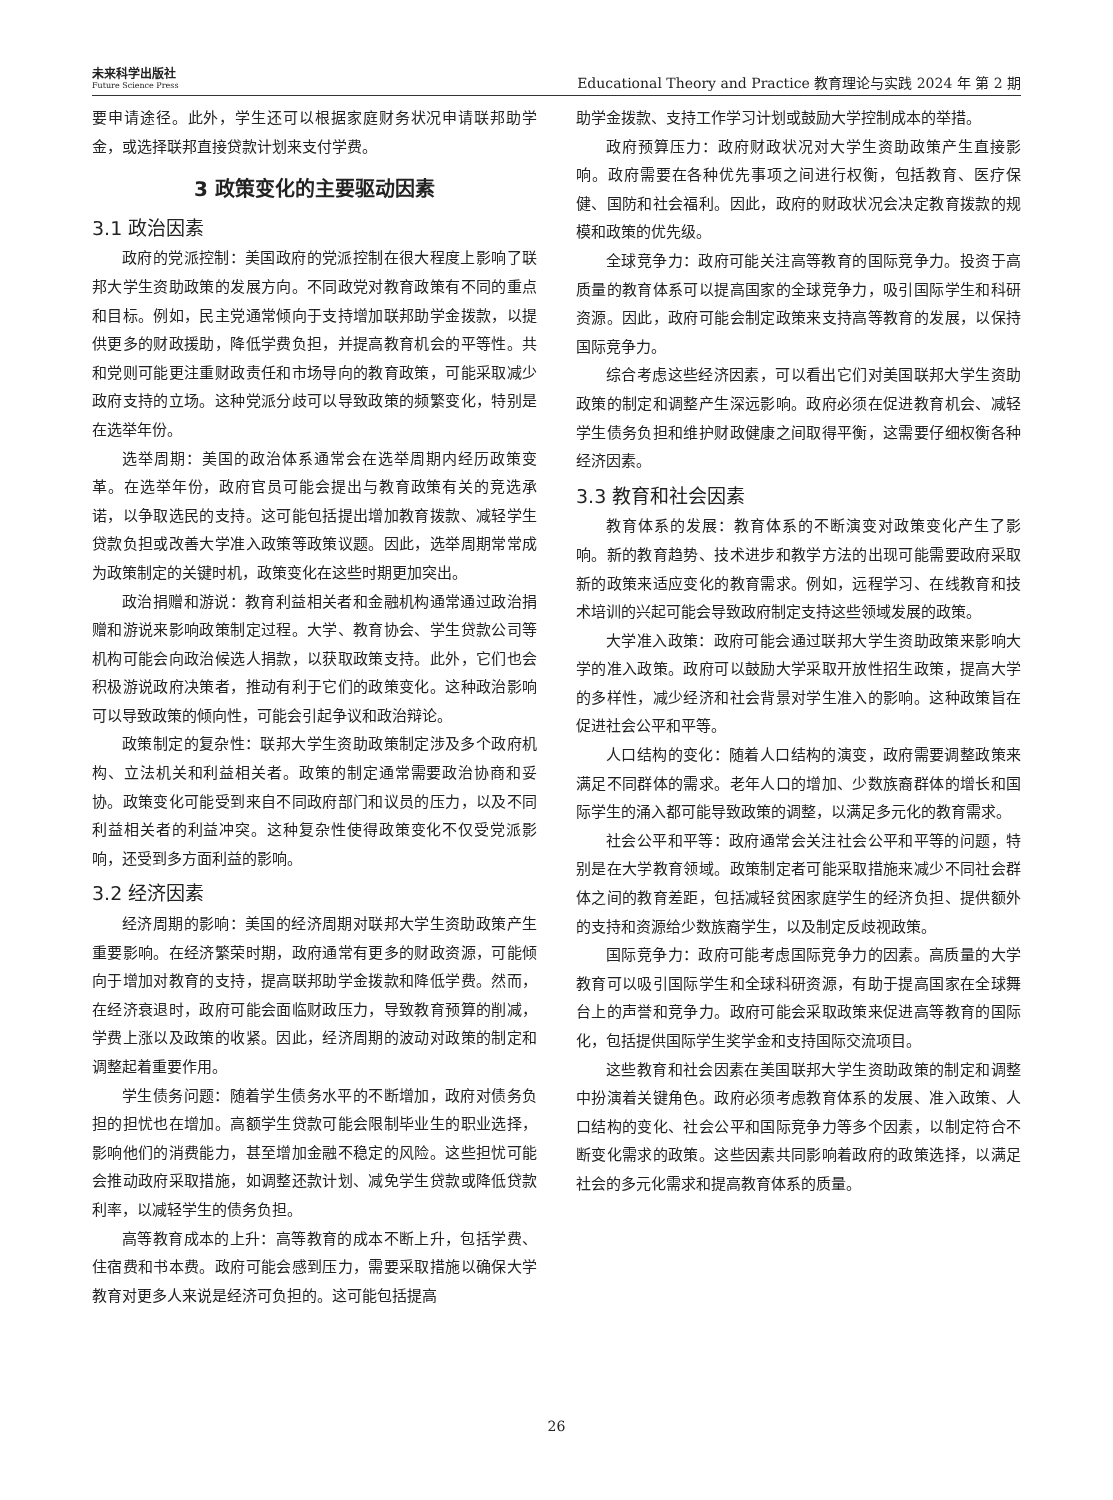未来科学出版社
Future Science Press
Educational Theory and Practice 教育理论与实践 2024 年 第 2 期
要申请途径。此外，学生还可以根据家庭财务状况申请联邦助学金，或选择联邦直接贷款计划来支付学费。
3 政策变化的主要驱动因素
3.1 政治因素
政府的党派控制：美国政府的党派控制在很大程度上影响了联邦大学生资助政策的发展方向。不同政党对教育政策有不同的重点和目标。例如，民主党通常倾向于支持增加联邦助学金拨款，以提供更多的财政援助，降低学费负担，并提高教育机会的平等性。共和党则可能更注重财政责任和市场导向的教育政策，可能采取减少政府支持的立场。这种党派分歧可以导致政策的频繁变化，特别是在选举年份。
选举周期：美国的政治体系通常会在选举周期内经历政策变革。在选举年份，政府官员可能会提出与教育政策有关的竞选承诺，以争取选民的支持。这可能包括提出增加教育拨款、减轻学生贷款负担或改善大学准入政策等政策议题。因此，选举周期常常成为政策制定的关键时机，政策变化在这些时期更加突出。
政治捐赠和游说：教育利益相关者和金融机构通常通过政治捐赠和游说来影响政策制定过程。大学、教育协会、学生贷款公司等机构可能会向政治候选人捐款，以获取政策支持。此外，它们也会积极游说政府决策者，推动有利于它们的政策变化。这种政治影响可以导致政策的倾向性，可能会引起争议和政治辩论。
政策制定的复杂性：联邦大学生资助政策制定涉及多个政府机构、立法机关和利益相关者。政策的制定通常需要政治协商和妥协。政策变化可能受到来自不同政府部门和议员的压力，以及不同利益相关者的利益冲突。这种复杂性使得政策变化不仅受党派影响，还受到多方面利益的影响。
3.2 经济因素
经济周期的影响：美国的经济周期对联邦大学生资助政策产生重要影响。在经济繁荣时期，政府通常有更多的财政资源，可能倾向于增加对教育的支持，提高联邦助学金拨款和降低学费。然而，在经济衰退时，政府可能会面临财政压力，导致教育预算的削减，学费上涨以及政策的收紧。因此，经济周期的波动对政策的制定和调整起着重要作用。
学生债务问题：随着学生债务水平的不断增加，政府对债务负担的担忧也在增加。高额学生贷款可能会限制毕业生的职业选择，影响他们的消费能力，甚至增加金融不稳定的风险。这些担忧可能会推动政府采取措施，如调整还款计划、减免学生贷款或降低贷款利率，以减轻学生的债务负担。
高等教育成本的上升：高等教育的成本不断上升，包括学费、住宿费和书本费。政府可能会感到压力，需要采取措施以确保大学教育对更多人来说是经济可负担的。这可能包括提高
助学金拨款、支持工作学习计划或鼓励大学控制成本的举措。
政府预算压力：政府财政状况对大学生资助政策产生直接影响。政府需要在各种优先事项之间进行权衡，包括教育、医疗保健、国防和社会福利。因此，政府的财政状况会决定教育拨款的规模和政策的优先级。
全球竞争力：政府可能关注高等教育的国际竞争力。投资于高质量的教育体系可以提高国家的全球竞争力，吸引国际学生和科研资源。因此，政府可能会制定政策来支持高等教育的发展，以保持国际竞争力。
综合考虑这些经济因素，可以看出它们对美国联邦大学生资助政策的制定和调整产生深远影响。政府必须在促进教育机会、减轻学生债务负担和维护财政健康之间取得平衡，这需要仔细权衡各种经济因素。
3.3 教育和社会因素
教育体系的发展：教育体系的不断演变对政策变化产生了影响。新的教育趋势、技术进步和教学方法的出现可能需要政府采取新的政策来适应变化的教育需求。例如，远程学习、在线教育和技术培训的兴起可能会导致政府制定支持这些领域发展的政策。
大学准入政策：政府可能会通过联邦大学生资助政策来影响大学的准入政策。政府可以鼓励大学采取开放性招生政策，提高大学的多样性，减少经济和社会背景对学生准入的影响。这种政策旨在促进社会公平和平等。
人口结构的变化：随着人口结构的演变，政府需要调整政策来满足不同群体的需求。老年人口的增加、少数族裔群体的增长和国际学生的涌入都可能导致政策的调整，以满足多元化的教育需求。
社会公平和平等：政府通常会关注社会公平和平等的问题，特别是在大学教育领域。政策制定者可能采取措施来减少不同社会群体之间的教育差距，包括减轻贫困家庭学生的经济负担、提供额外的支持和资源给少数族裔学生，以及制定反歧视政策。
国际竞争力：政府可能考虑国际竞争力的因素。高质量的大学教育可以吸引国际学生和全球科研资源，有助于提高国家在全球舞台上的声誉和竞争力。政府可能会采取政策来促进高等教育的国际化，包括提供国际学生奖学金和支持国际交流项目。
这些教育和社会因素在美国联邦大学生资助政策的制定和调整中扮演着关键角色。政府必须考虑教育体系的发展、准入政策、人口结构的变化、社会公平和国际竞争力等多个因素，以制定符合不断变化需求的政策。这些因素共同影响着政府的政策选择，以满足社会的多元化需求和提高教育体系的质量。
26